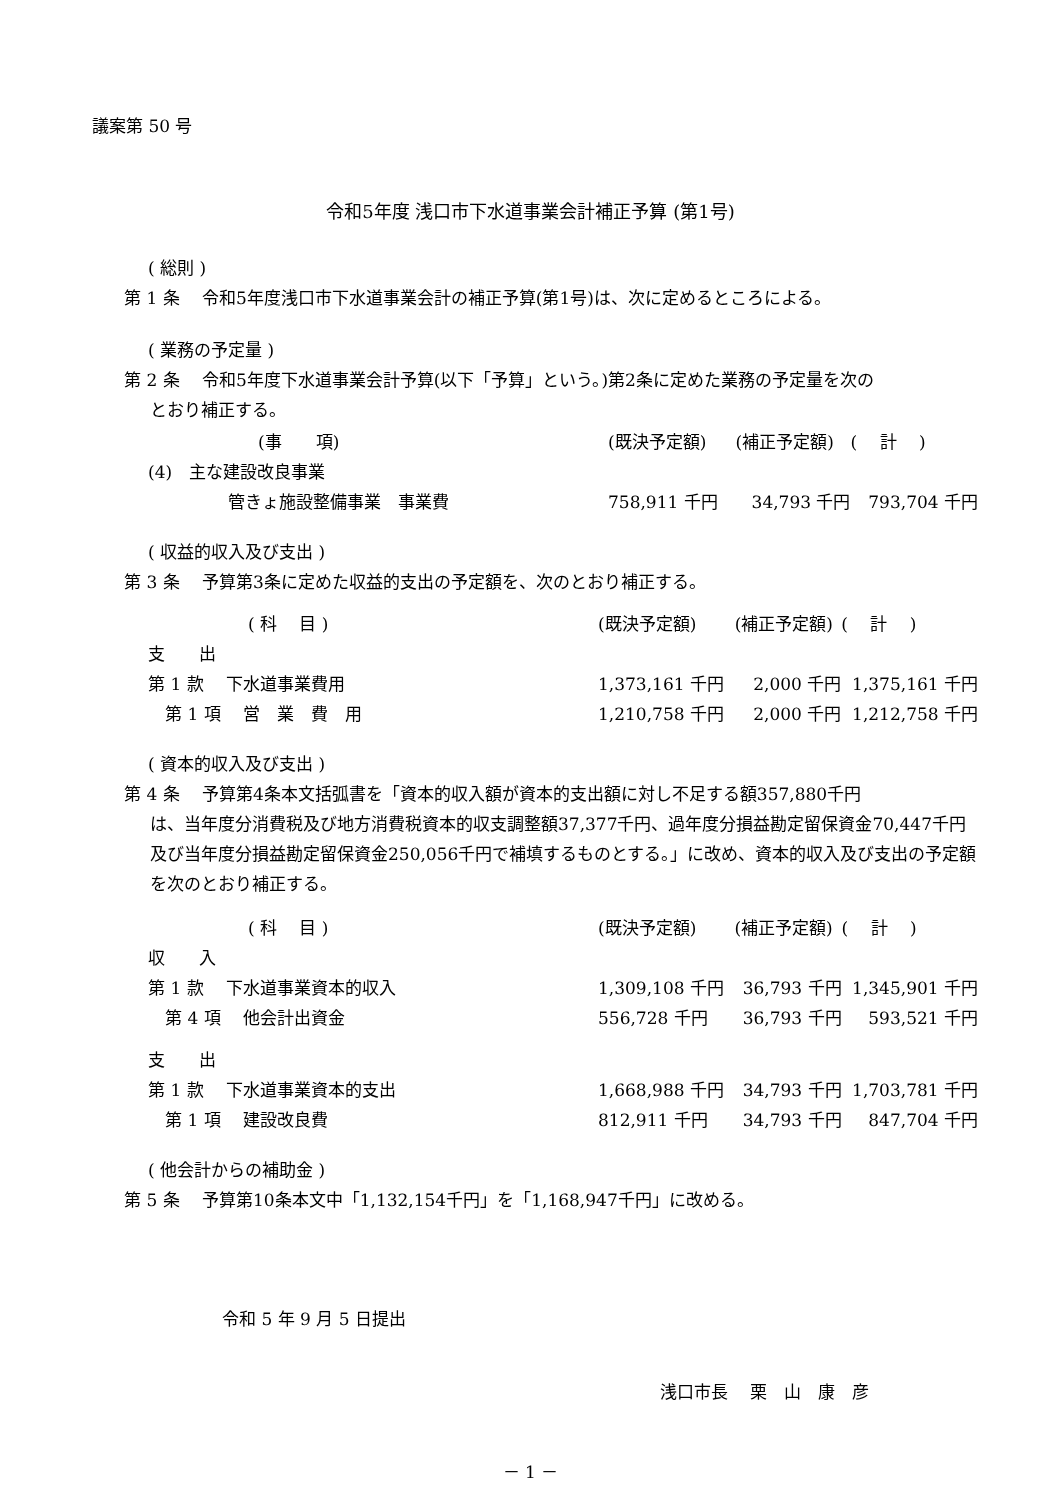議案第 50 号
令和5年度 浅口市下水道事業会計補正予算 (第1号)
( 総則 )
第 1 条　 令和5年度浅口市下水道事業会計の補正予算(第1号)は、次に定めるところによる。
( 業務の予定量 )
第 2 条　 令和5年度下水道事業会計予算(以下「予算」という。)第2条に定めた業務の予定量を次の
とおり補正する。
| (事 項) | (既決予定額) | (補正予定額) | ( 計 ) |
| (4) 主な建設改良事業 | | | |
| 管きょ施設整備事業 事業費 | 758,911 千円 | 34,793 千円 | 793,704 千円 |
( 収益的収入及び支出 )
第 3 条　 予算第3条に定めた収益的支出の予定額を、次のとおり補正する。
| ( 科 目 ) | (既決予定額) | (補正予定額) | ( 計 ) |
| 支 出 | | | |
| 第 1 款 下水道事業費用 | 1,373,161 千円 | 2,000 千円 | 1,375,161 千円 |
| 第 1 項 営 業 費 用 | 1,210,758 千円 | 2,000 千円 | 1,212,758 千円 |
( 資本的収入及び支出 )
第 4 条　 予算第4条本文括弧書を「資本的収入額が資本的支出額に対し不足する額357,880千円
は、当年度分消費税及び地方消費税資本的収支調整額37,377千円、過年度分損益勘定留保資金70,447千円及び当年度分損益勘定留保資金250,056千円で補填するものとする。」に改め、資本的収入及び支出の予定額を次のとおり補正する。
| ( 科 目 ) | (既決予定額) | (補正予定額) | ( 計 ) |
| 収 入 | | | |
| 第 1 款 下水道事業資本的収入 | 1,309,108 千円 | 36,793 千円 | 1,345,901 千円 |
| 第 4 項 他会計出資金 | 556,728 千円 | 36,793 千円 | 593,521 千円 |
| 支 出 | | | |
| 第 1 款 下水道事業資本的支出 | 1,668,988 千円 | 34,793 千円 | 1,703,781 千円 |
| 第 1 項 建設改良費 | 812,911 千円 | 34,793 千円 | 847,704 千円 |
( 他会計からの補助金 )
第 5 条　 予算第10条本文中「1,132,154千円」を「1,168,947千円」に改める。
令和 5 年 9 月 5 日提出
浅口市長　 栗　山　康　彦
－ 1 －